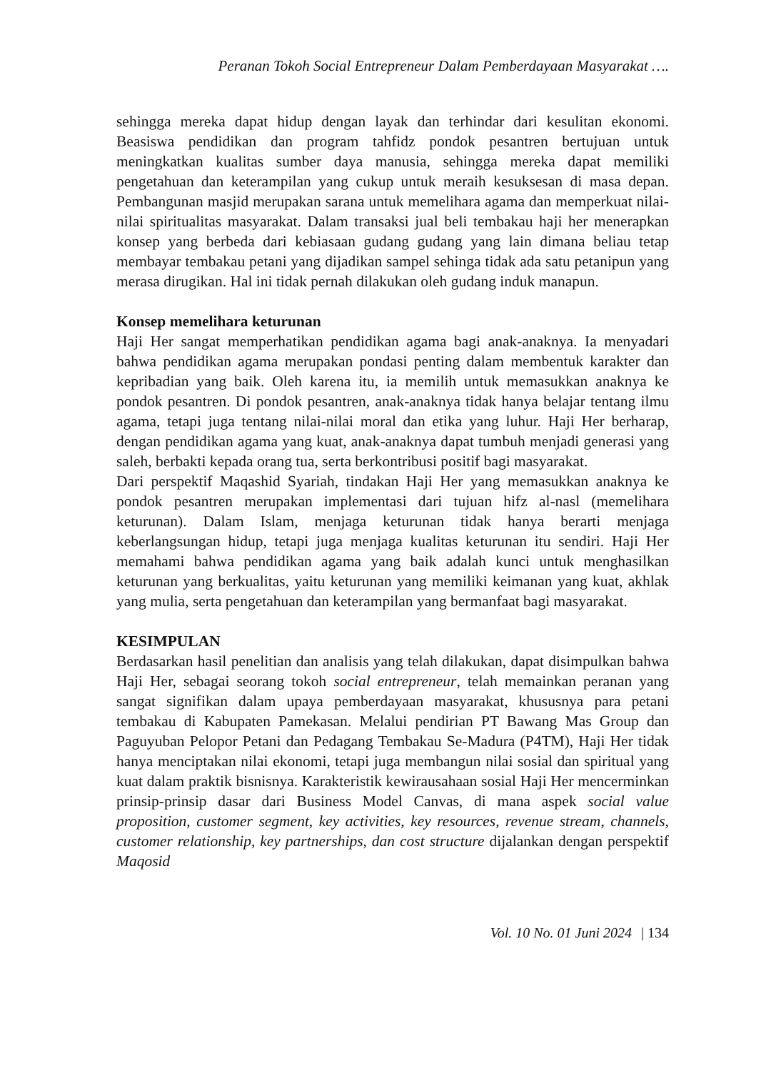Peranan Tokoh Social Entrepreneur Dalam Pemberdayaan Masyarakat ….
sehingga mereka dapat hidup dengan layak dan terhindar dari kesulitan ekonomi. Beasiswa pendidikan dan program tahfidz pondok pesantren bertujuan untuk meningkatkan kualitas sumber daya manusia, sehingga mereka dapat memiliki pengetahuan dan keterampilan yang cukup untuk meraih kesuksesan di masa depan. Pembangunan masjid merupakan sarana untuk memelihara agama dan memperkuat nilai-nilai spiritualitas masyarakat. Dalam transaksi jual beli tembakau haji her menerapkan konsep yang berbeda dari kebiasaan gudang gudang yang lain dimana beliau tetap membayar tembakau petani yang dijadikan sampel sehinga tidak ada satu petanipun yang merasa dirugikan. Hal ini tidak pernah dilakukan oleh gudang induk manapun.
Konsep memelihara keturunan
Haji Her sangat memperhatikan pendidikan agama bagi anak-anaknya. Ia menyadari bahwa pendidikan agama merupakan pondasi penting dalam membentuk karakter dan kepribadian yang baik. Oleh karena itu, ia memilih untuk memasukkan anaknya ke pondok pesantren. Di pondok pesantren, anak-anaknya tidak hanya belajar tentang ilmu agama, tetapi juga tentang nilai-nilai moral dan etika yang luhur. Haji Her berharap, dengan pendidikan agama yang kuat, anak-anaknya dapat tumbuh menjadi generasi yang saleh, berbakti kepada orang tua, serta berkontribusi positif bagi masyarakat.
Dari perspektif Maqashid Syariah, tindakan Haji Her yang memasukkan anaknya ke pondok pesantren merupakan implementasi dari tujuan hifz al-nasl (memelihara keturunan). Dalam Islam, menjaga keturunan tidak hanya berarti menjaga keberlangsungan hidup, tetapi juga menjaga kualitas keturunan itu sendiri. Haji Her memahami bahwa pendidikan agama yang baik adalah kunci untuk menghasilkan keturunan yang berkualitas, yaitu keturunan yang memiliki keimanan yang kuat, akhlak yang mulia, serta pengetahuan dan keterampilan yang bermanfaat bagi masyarakat.
KESIMPULAN
Berdasarkan hasil penelitian dan analisis yang telah dilakukan, dapat disimpulkan bahwa Haji Her, sebagai seorang tokoh social entrepreneur, telah memainkan peranan yang sangat signifikan dalam upaya pemberdayaan masyarakat, khususnya para petani tembakau di Kabupaten Pamekasan. Melalui pendirian PT Bawang Mas Group dan Paguyuban Pelopor Petani dan Pedagang Tembakau Se-Madura (P4TM), Haji Her tidak hanya menciptakan nilai ekonomi, tetapi juga membangun nilai sosial dan spiritual yang kuat dalam praktik bisnisnya. Karakteristik kewirausahaan sosial Haji Her mencerminkan prinsip-prinsip dasar dari Business Model Canvas, di mana aspek social value proposition, customer segment, key activities, key resources, revenue stream, channels, customer relationship, key partnerships, dan cost structure dijalankan dengan perspektif Maqosid
Vol. 10 No. 01 Juni 2024 | 134